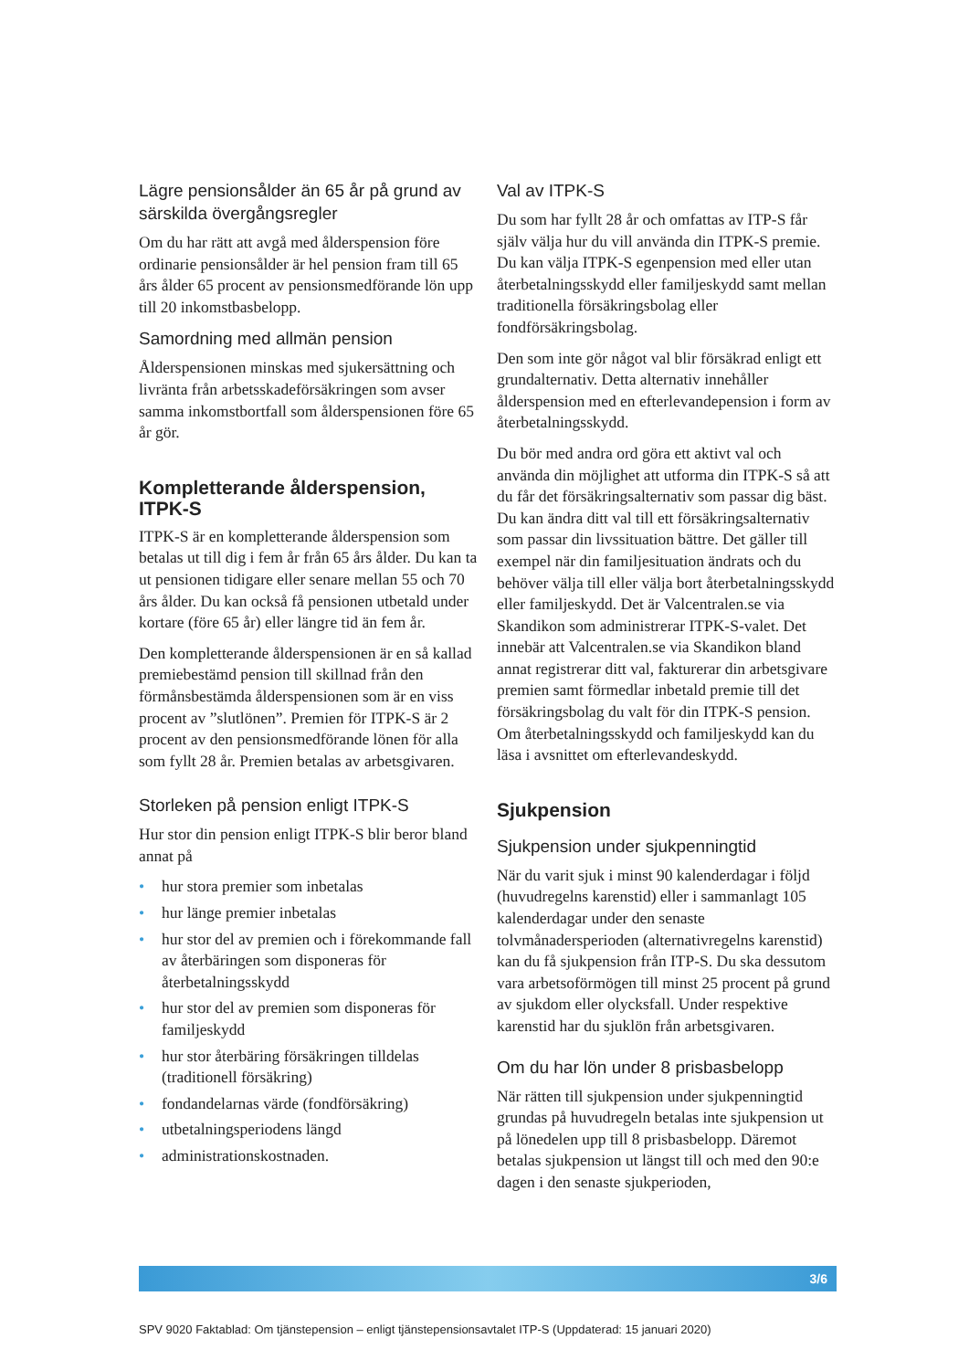Lägre pensionsålder än 65 år på grund av särskilda övergångsregler
Om du har rätt att avgå med ålderspension före ordinarie pensionsålder är hel pension fram till 65 års ålder 65 procent av pensionsmedförande lön upp till 20 inkomstbasbelopp.
Samordning med allmän pension
Ålderspensionen minskas med sjukersättning och livränta från arbetsskadeförsäkringen som avser samma inkomstbortfall som ålderspensionen före 65 år gör.
Kompletterande ålderspension, ITPK-S
ITPK-S är en kompletterande ålderspension som betalas ut till dig i fem år från 65 års ålder. Du kan ta ut pensionen tidigare eller senare mellan 55 och 70 års ålder. Du kan också få pensionen utbetald under kortare (före 65 år) eller längre tid än fem år.
Den kompletterande ålderspensionen är en så kallad premiebestämd pension till skillnad från den förmånsbestämda ålderspensionen som är en viss procent av ”slutlönen”. Premien för ITPK-S är 2 procent av den pensionsmedförande lönen för alla som fyllt 28 år. Premien betalas av arbetsgivaren.
Storleken på pension enligt ITPK-S
Hur stor din pension enligt ITPK-S blir beror bland annat på
• hur stora premier som inbetalas
• hur länge premier inbetalas
• hur stor del av premien och i förekommande fall av återbäringen som disponeras för återbetalningsskydd
• hur stor del av premien som disponeras för familjeskydd
• hur stor återbäring försäkringen tilldelas (traditionell försäkring)
• fondandelarnas värde (fondförsäkring)
• utbetalningsperiodens längd
• administrationskostnaden.
Val av ITPK-S
Du som har fyllt 28 år och omfattas av ITP-S får själv välja hur du vill använda din ITPK-S premie. Du kan välja ITPK-S egenpension med eller utan återbetalningsskydd eller familjeskydd samt mellan traditionella försäkringsbolag eller fondförsäkringsbolag.
Den som inte gör något val blir försäkrad enligt ett grundalternativ. Detta alternativ innehåller ålderspension med en efterlevandepension i form av återbetalningsskydd.
Du bör med andra ord göra ett aktivt val och använda din möjlighet att utforma din ITPK-S så att du får det försäkringsalternativ som passar dig bäst. Du kan ändra ditt val till ett försäkringsalternativ som passar din livssituation bättre. Det gäller till exempel när din familjesituation ändrats och du behöver välja till eller välja bort återbetalningsskydd eller familjeskydd. Det är Valcentralen.se via Skandikon som administrerar ITPK-S-valet. Det innebär att Valcentralen.se via Skandikon bland annat registrerar ditt val, fakturerar din arbetsgivare premien samt förmedlar inbetald premie till det försäkringsbolag du valt för din ITPK-S pension. Om återbetalningsskydd och familjeskydd kan du läsa i avsnittet om efterlevandeskydd.
Sjukpension
Sjukpension under sjukpenningtid
När du varit sjuk i minst 90 kalenderdagar i följd (huvudregelns karenstid) eller i sammanlagt 105 kalenderdagar under den senaste tolvmånadersperioden (alternativregelns karenstid) kan du få sjukpension från ITP-S. Du ska dessutom vara arbetsoförmögen till minst 25 procent på grund av sjukdom eller olycksfall. Under respektive karenstid har du sjuklön från arbetsgivaren.
Om du har lön under 8 prisbasbelopp
När rätten till sjukpension under sjukpenningtid grundas på huvudregeln betalas inte sjukpension ut på lönedelen upp till 8 prisbasbelopp. Däremot betalas sjukpension ut längst till och med den 90:e dagen i den senaste sjukperioden,
3/6
SPV 9020 Faktablad: Om tjänstepension – enligt tjänstepensionsavtalet ITP-S (Uppdaterad: 15 januari 2020)